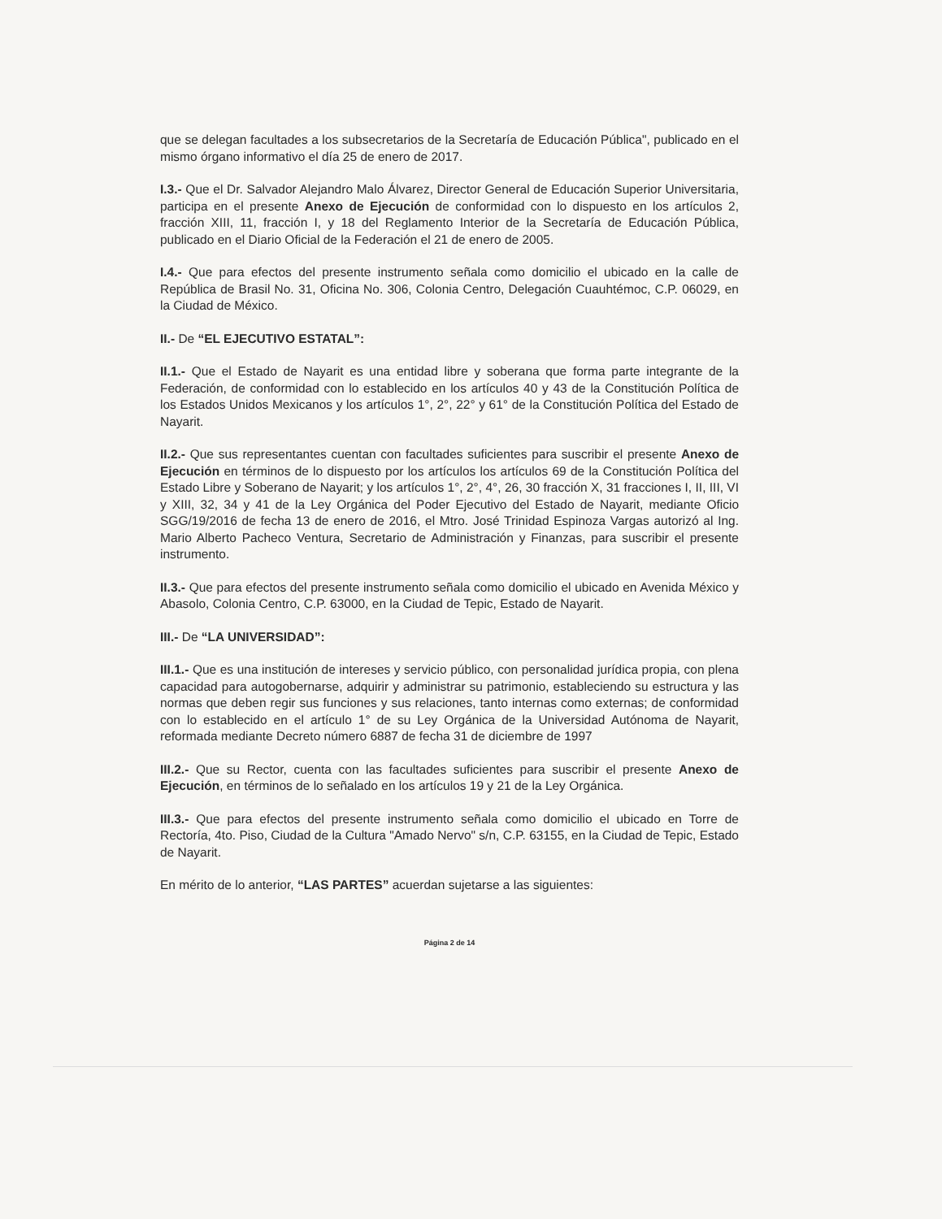que se delegan facultades a los subsecretarios de la Secretaría de Educación Pública", publicado en el mismo órgano informativo el día 25 de enero de 2017.
I.3.- Que el Dr. Salvador Alejandro Malo Álvarez, Director General de Educación Superior Universitaria, participa en el presente Anexo de Ejecución de conformidad con lo dispuesto en los artículos 2, fracción XIII, 11, fracción I, y 18 del Reglamento Interior de la Secretaría de Educación Pública, publicado en el Diario Oficial de la Federación el 21 de enero de 2005.
I.4.- Que para efectos del presente instrumento señala como domicilio el ubicado en la calle de República de Brasil No. 31, Oficina No. 306, Colonia Centro, Delegación Cuauhtémoc, C.P. 06029, en la Ciudad de México.
II.- De “EL EJECUTIVO ESTATAL”:
II.1.- Que el Estado de Nayarit es una entidad libre y soberana que forma parte integrante de la Federación, de conformidad con lo establecido en los artículos 40 y 43 de la Constitución Política de los Estados Unidos Mexicanos y los artículos 1°, 2°, 22° y 61° de la Constitución Política del Estado de Nayarit.
II.2.- Que sus representantes cuentan con facultades suficientes para suscribir el presente Anexo de Ejecución en términos de lo dispuesto por los artículos los artículos 69 de la Constitución Política del Estado Libre y Soberano de Nayarit; y los artículos 1°, 2°, 4°, 26, 30 fracción X, 31 fracciones I, II, III, VI y XIII, 32, 34 y 41 de la Ley Orgánica del Poder Ejecutivo del Estado de Nayarit, mediante Oficio SGG/19/2016 de fecha 13 de enero de 2016, el Mtro. José Trinidad Espinoza Vargas autorizó al Ing. Mario Alberto Pacheco Ventura, Secretario de Administración y Finanzas, para suscribir el presente instrumento.
II.3.- Que para efectos del presente instrumento señala como domicilio el ubicado en Avenida México y Abasolo, Colonia Centro, C.P. 63000, en la Ciudad de Tepic, Estado de Nayarit.
III.- De “LA UNIVERSIDAD”:
III.1.- Que es una institución de intereses y servicio público, con personalidad jurídica propia, con plena capacidad para autogobernarse, adquirir y administrar su patrimonio, estableciendo su estructura y las normas que deben regir sus funciones y sus relaciones, tanto internas como externas; de conformidad con lo establecido en el artículo 1° de su Ley Orgánica de la Universidad Autónoma de Nayarit, reformada mediante Decreto número 6887 de fecha 31 de diciembre de 1997
III.2.- Que su Rector, cuenta con las facultades suficientes para suscribir el presente Anexo de Ejecución, en términos de lo señalado en los artículos 19 y 21 de la Ley Orgánica.
III.3.- Que para efectos del presente instrumento señala como domicilio el ubicado en Torre de Rectoría, 4to. Piso, Ciudad de la Cultura "Amado Nervo" s/n, C.P. 63155, en la Ciudad de Tepic, Estado de Nayarit.
En mérito de lo anterior, “LAS PARTES” acuerdan sujetarse a las siguientes:
Página 2 de 14